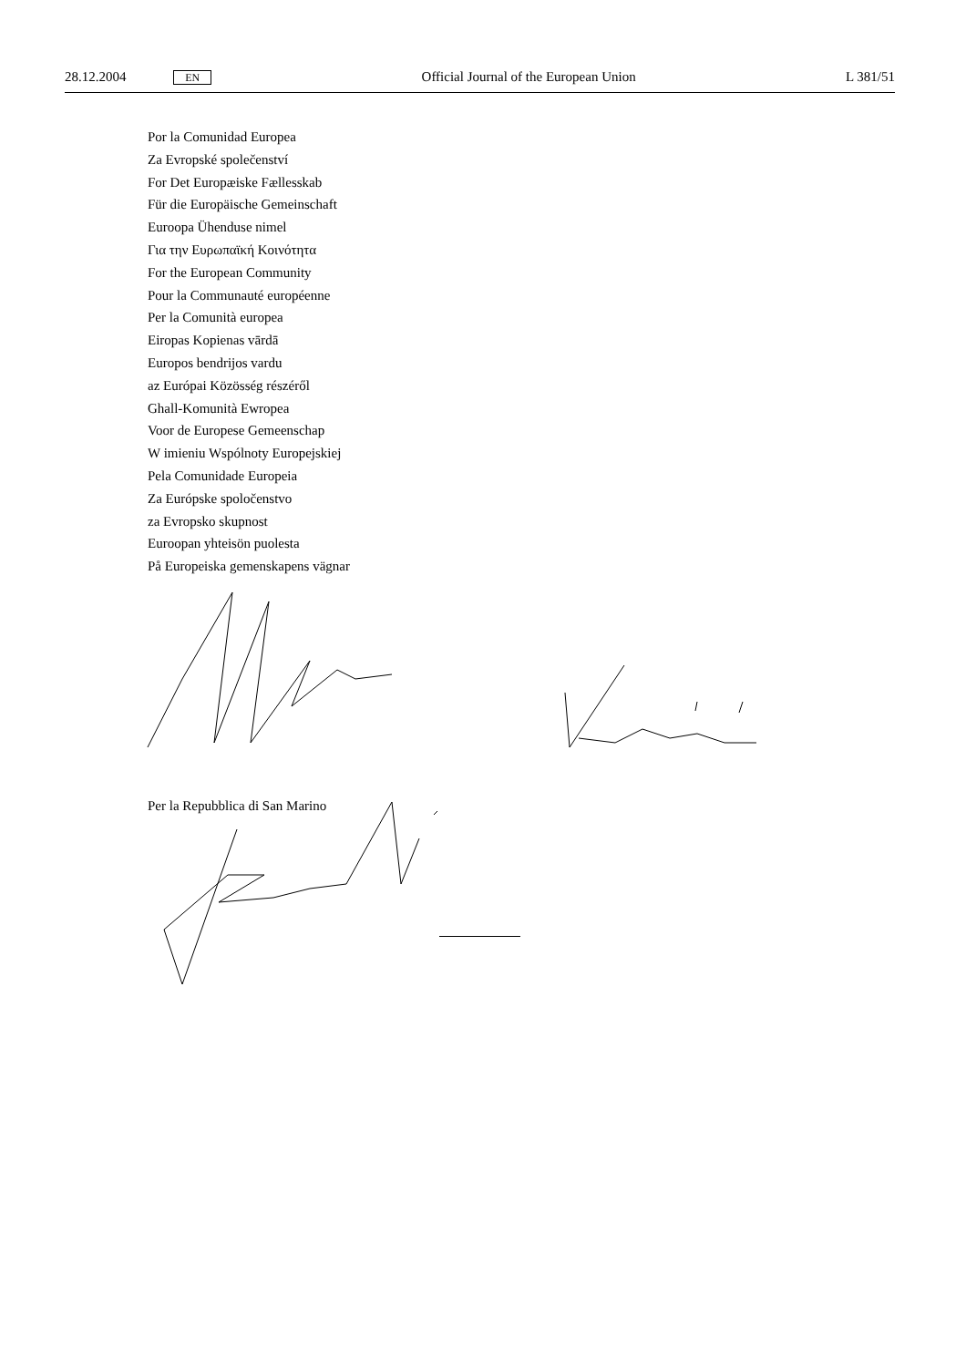28.12.2004 EN Official Journal of the European Union L 381/51
Por la Comunidad Europea
Za Evropské společenství
For Det Europæiske Fællesskab
Für die Europäische Gemeinschaft
Euroopa Ühenduse nimel
Για την Ευρωπαϊκή Κοινότητα
For the European Community
Pour la Communauté européenne
Per la Comunità europea
Eiropas Kopienas vārdā
Europos bendrijos vardu
az Európai Közösség részéről
Ghall-Komunità Ewropea
Voor de Europese Gemeenschap
W imieniu Wspólnoty Europejskiej
Pela Comunidade Europeia
Za Európske spoločenstvo
za Evropsko skupnost
Euroopan yhteisön puolesta
På Europeiska gemenskapens vägnar
Per la Repubblica di San Marino